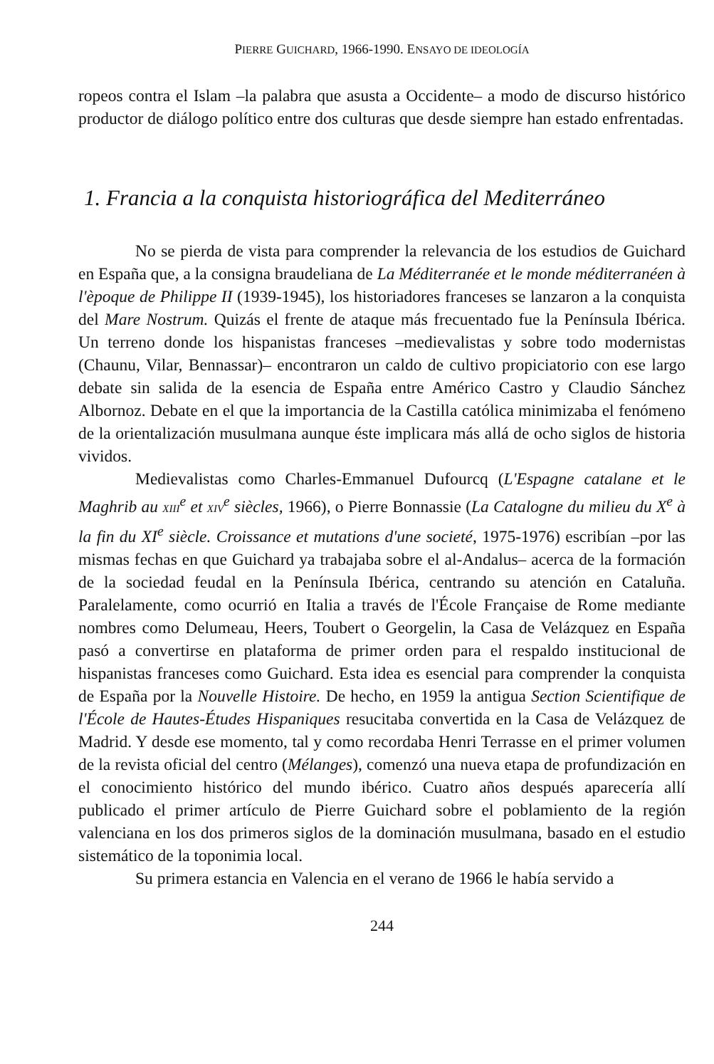PIERRE GUICHARD, 1966-1990. ENSAYO DE IDEOLOGÍA
ropeos contra el Islam –la palabra que asusta a Occidente– a modo de discurso histórico productor de diálogo político entre dos culturas que desde siempre han estado enfrentadas.
1. Francia a la conquista historiográfica del Mediterráneo
No se pierda de vista para comprender la relevancia de los estudios de Guichard en España que, a la consigna braudeliana de La Méditerranée et le monde méditerranéen à l'èpoque de Philippe II (1939-1945), los historiadores franceses se lanzaron a la conquista del Mare Nostrum. Quizás el frente de ataque más frecuentado fue la Península Ibérica. Un terreno donde los hispanistas franceses –medievalistas y sobre todo modernistas (Chaunu, Vilar, Bennassar)– encontraron un caldo de cultivo propiciatorio con ese largo debate sin salida de la esencia de España entre Américo Castro y Claudio Sánchez Albornoz. Debate en el que la importancia de la Castilla católica minimizaba el fenómeno de la orientalización musulmana aunque éste implicara más allá de ocho siglos de historia vividos.
Medievalistas como Charles-Emmanuel Dufourcq (L'Espagne catalane et le Maghrib au XIII<sup>e</sup> et XIV<sup>e</sup> siècles, 1966), o Pierre Bonnassie (La Catalogne du milieu du X<sup>e</sup> à la fin du XI<sup>e</sup> siècle. Croissance et mutations d'une societé, 1975-1976) escribían –por las mismas fechas en que Guichard ya trabajaba sobre el al-Andalus– acerca de la formación de la sociedad feudal en la Península Ibérica, centrando su atención en Cataluña. Paralelamente, como ocurrió en Italia a través de l'École Française de Rome mediante nombres como Delumeau, Heers, Toubert o Georgelin, la Casa de Velázquez en España pasó a convertirse en plataforma de primer orden para el respaldo institucional de hispanistas franceses como Guichard. Esta idea es esencial para comprender la conquista de España por la Nouvelle Histoire. De hecho, en 1959 la antigua Section Scientifique de l'École de Hautes-Études Hispaniques resucitaba convertida en la Casa de Velázquez de Madrid. Y desde ese momento, tal y como recordaba Henri Terrasse en el primer volumen de la revista oficial del centro (Mélanges), comenzó una nueva etapa de profundización en el conocimiento histórico del mundo ibérico. Cuatro años después aparecería allí publicado el primer artículo de Pierre Guichard sobre el poblamiento de la región valenciana en los dos primeros siglos de la dominación musulmana, basado en el estudio sistemático de la toponimia local.
Su primera estancia en Valencia en el verano de 1966 le había servido a
244